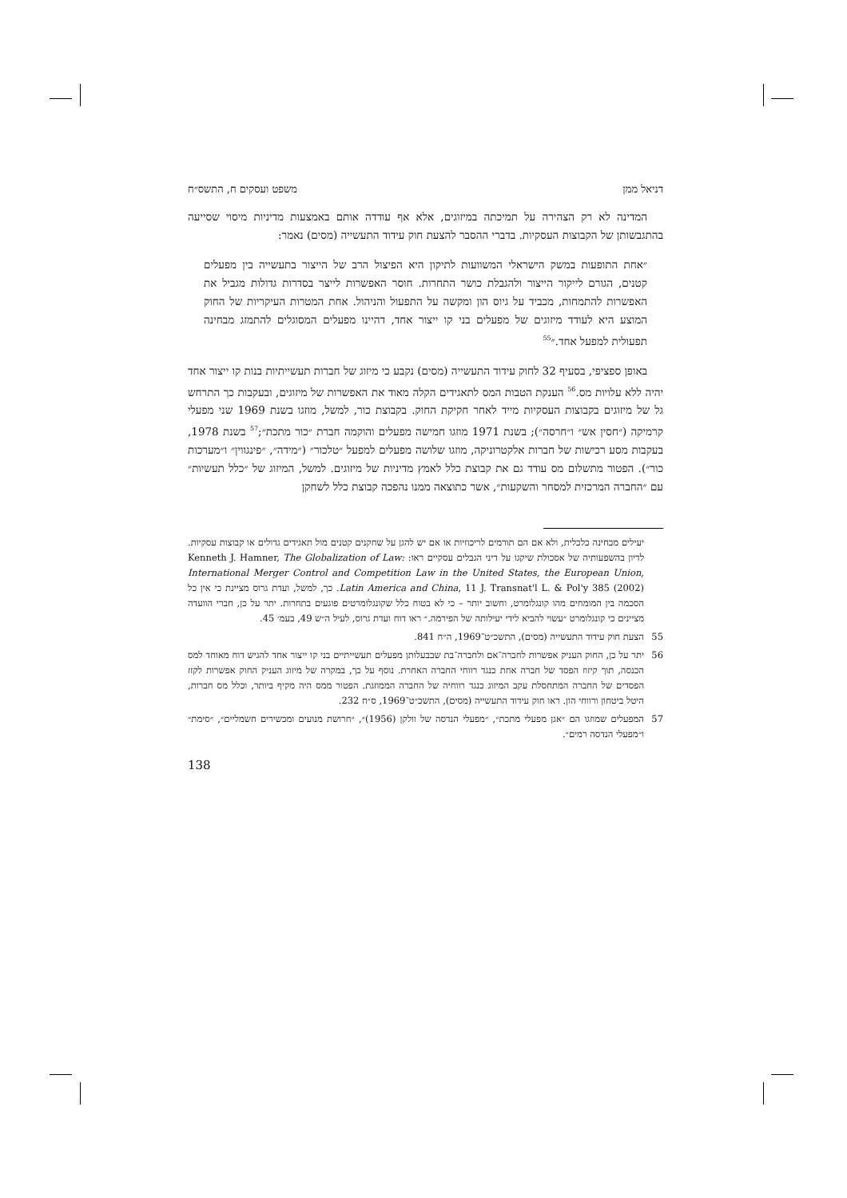דניאל ממן משפט ועסקים ח, התשס״ח
המדינה לא רק הצהירה על תמיכתה במיזוגים, אלא אף עודדה אותם באמצעות מדיניות מיסוי שסייעה בהתגבשותן של הקבוצות העסקיות. בדברי ההסבר להצעת חוק עידוד התעשייה (מסים) נאמר:
״אחת התופעות במשק הישראלי המשוועות לתיקון היא הפיצול הרב של הייצור בתעשייה בין מפעלים קטנים, הגורם לייקור הייצור ולהגבלת כושר התחרות. חוסר האפשרות לייצר בסדרות גדולות מגביל את האפשרות להתמחות, מכביד על גיוס הון ומקשה על התפעול והניהול. אחת המטרות העיקריות של החוק המוצע היא לעודד מיזוגים של מפעלים בני קו ייצור אחד, דהיינו מפעלים המסוגלים להתמזג מבחינה תפעולית למפעל אחד.״<sup>55</sup>
באופן ספציפי, בסעיף 32 לחוק עידוד התעשייה (מסים) נקבע כי מיזוג של חברות תעשייתיות בנות קו ייצור אחד יהיה ללא עלויות מס.<sup>56</sup> הענקת הטבות המס לתאגידים הקלה מאוד את האפשרות של מיזוגים, ובעקבות כך התרחש גל של מיזוגים בקבוצות העסקיות מייד לאחר חקיקת החוק. בקבוצת כור, למשל, מוזגו בשנת 1969 שני מפעלי קרמיקה (״חסין אש״ ו״חרסה״); בשנת 1971 מוזגו חמישה מפעלים והוקמה חברת ״כור מתכת״;<sup>57</sup> בשנת 1978, בעקבות מסע רכישות של חברות אלקטרוניקה, מוזגו שלושה מפעלים למפעל ״טלכור״ (״מידה״, ״פינגווין״ ו״מערכות כור״). הפטור מתשלום מס עודד גם את קבוצת כלל לאמץ מדיניות של מיזוגים. למשל, המיזוג של ״כלל תעשיות״ עם ״החברה המרכזית למסחר והשקעות״, אשר כתוצאה ממנו נהפכה קבוצת כלל לשחקן
יעילים מבחינה כלכלית, ולא אם הם תורמים לריכוזיות או אם יש להגן על שחקנים קטנים מול תאגידים גדולים או קבוצות עסקיות. לדיון בהשפעותיה של אסכולת שיקגו על דיני הגבלים עסקיים ראו: Kenneth J. Hamner, The Globalization of Law: International Merger Control and Competition Law in the United States, the European Union, Latin America and China, 11 J. Transnat'l L. & Pol'y 385 (2002). כך, למשל, ועדת גרוס מציינת כי אין כל הסכמה בין המומחים מהו קונגלומרט, וחשוב יותר – כי לא בטוח כלל שקונגלומרטים פוגעים בתחרות. יתר על כן, חברי הוועדה מציינים כי קונגלומרט ״עשוי להביא לידי יעילותה של הפירמה.״ ראו דוח ועדת גרוס, לעיל ה״ש 49, בעמ׳ 45.
55 הצעת חוק עידוד התעשייה (מסים), התשכ״ט־1969, ה״ח 841.
56 יתר על כן, החוק העניק אפשרות לחברה־אם ולחברה־בת שבבעלותן מפעלים תעשייתיים בני קו ייצור אחד להגיש דוח מאוחד למס הכנסה, תוך קיזוז הפסד של חברה אחת כנגד רווחי החברה האחרת. נוסף על כך, במקרה של מיזוג העניק החוק אפשרות לקזז הפסדים של החברה המתחסלת עקב המיזוג כנגד רווחיה של החברה הממוזגת. הפטור ממס היה מקיף ביותר, וכלל מס חברות, היטל ביטחון ורווחי הון. ראו חוק עידוד התעשייה (מסים), התשכ״ט־1969, ס״ח 232.
57 המפעלים שמוזגו הם ״אגן מפעלי מתכת״, ״מפעלי הנדסה של וולקן (1956)״, ״חרושת מנועים ומכשירים חשמליים״, ״סימת״ ו״מפעלי הנדסה רמים״.
138